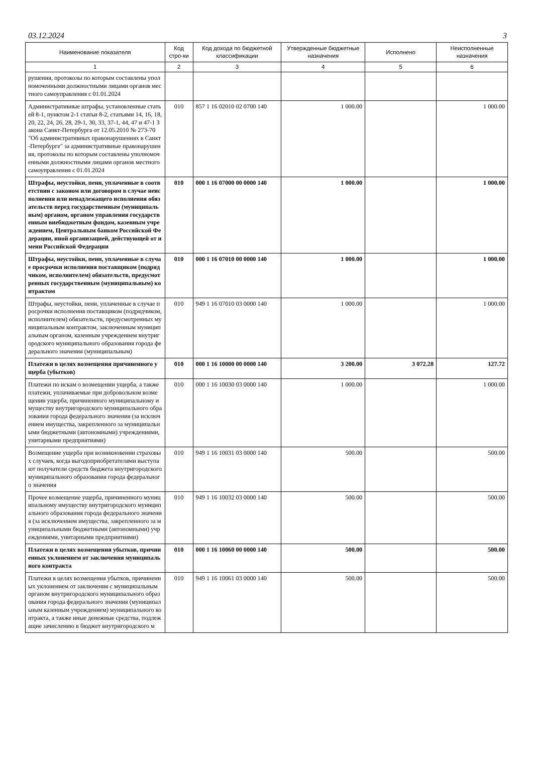03.12.2024 3
| Наименование показателя | Код стро-ки | Код дохода по бюджетной классификации | Утвержденные бюджетные назначения | Исполнено | Неисполненные назначения |
| --- | --- | --- | --- | --- | --- |
| 1 | 2 | 3 | 4 | 5 | 6 |
| рушения, протоколы по которым составлены уполномоченными должностными лицами органов местного самоуправления с 01.01.2024 | | | | | |
| Административные штрафы, установленные статьей 8-1, пунктом 2-1 статьи 8-2, статьями 14, 16, 18, 20, 22, 24, 26, 28, 29-1, 30, 33, 37-1, 44, 47 и 47-1 Закона Санкт-Петербурга от 12.05.2010 № 273-70 "Об административных правонарушениях в Санкт-Петербурге" за административные правонарушения, протоколы по которым составлены уполномоченными должностными лицами органов местного самоуправления с 01.01.2024 | 010 | 857 1 16 02010 02 0700 140 | 1 000.00 | | 1 000.00 |
| Штрафы, неустойки, пени, уплаченные в соответствии с законом или договором в случае неисполнения или ненадлежащего исполнения обязательств перед государственным (муниципальным) органом, органом управления государственным внебюджетным фондом, казенным учреждением, Центральным банком Российской Федерации, иной организацией, действующей от имени Российской Федерации | 010 | 000 1 16 07000 00 0000 140 | 1 000.00 | | 1 000.00 |
| Штрафы, неустойки, пени, уплаченные в случае просрочки исполнения поставщиком (подрядчиком, исполнителем) обязательств, предусмотренных государственным (муниципальным) контрактом | 010 | 000 1 16 07010 00 0000 140 | 1 000.00 | | 1 000.00 |
| Штрафы, неустойки, пени, уплаченные в случае просрочки исполнения поставщиком (подрядчиком, исполнителем) обязательств, предусмотренных муниципальным контрактом, заключенным муниципальным органом, казенным учреждением внутригородского муниципального образования города федерального значения (муниципальным) | 010 | 949 1 16 07010 03 0000 140 | 1 000.00 | | 1 000.00 |
| Платежи в целях возмещения причиненного ущерба (убытков) | 010 | 000 1 16 10000 00 0000 140 | 3 200.00 | 3 072.28 | 127.72 |
| Платежи по искам о возмещении ущерба, а также платежи, уплачиваемые при добровольном возмещении ущерба, причиненного муниципальному имуществу внутригородского муниципального образования города федерального значения (за исключением имущества, закрепленного за муниципальными бюджетными (автономными) учреждениями, унитарными предприятиями) | 010 | 000 1 16 10030 03 0000 140 | 1 000.00 | | 1 000.00 |
| Возмещение ущерба при возникновении страховых случаев, когда выгодоприобретателями выступают получатели средств бюджета внутригородского муниципального образования города федерального значения | 010 | 949 1 16 10031 03 0000 140 | 500.00 | | 500.00 |
| Прочее возмещение ущерба, причиненного муниципальному имуществу внутригородского муниципального образования города федерального значения (за исключением имущества, закрепленного за муниципальными бюджетными (автономными) учреждениями, унитарными предприятиями) | 010 | 949 1 16 10032 03 0000 140 | 500.00 | | 500.00 |
| Платежи в целях возмещения убытков, причиненных уклонением от заключения муниципального контракта | 010 | 000 1 16 10060 00 0000 140 | 500.00 | | 500.00 |
| Платежи в целях возмещения убытков, причиненных уклонением от заключения с муниципальным органом внутригородского муниципального образования города федерального значения (муниципальным казенным учреждением) муниципального контракта, а также иные денежные средства, подлежащие зачислению в бюджет внутригородского м | 010 | 949 1 16 10061 03 0000 140 | 500.00 | | 500.00 |